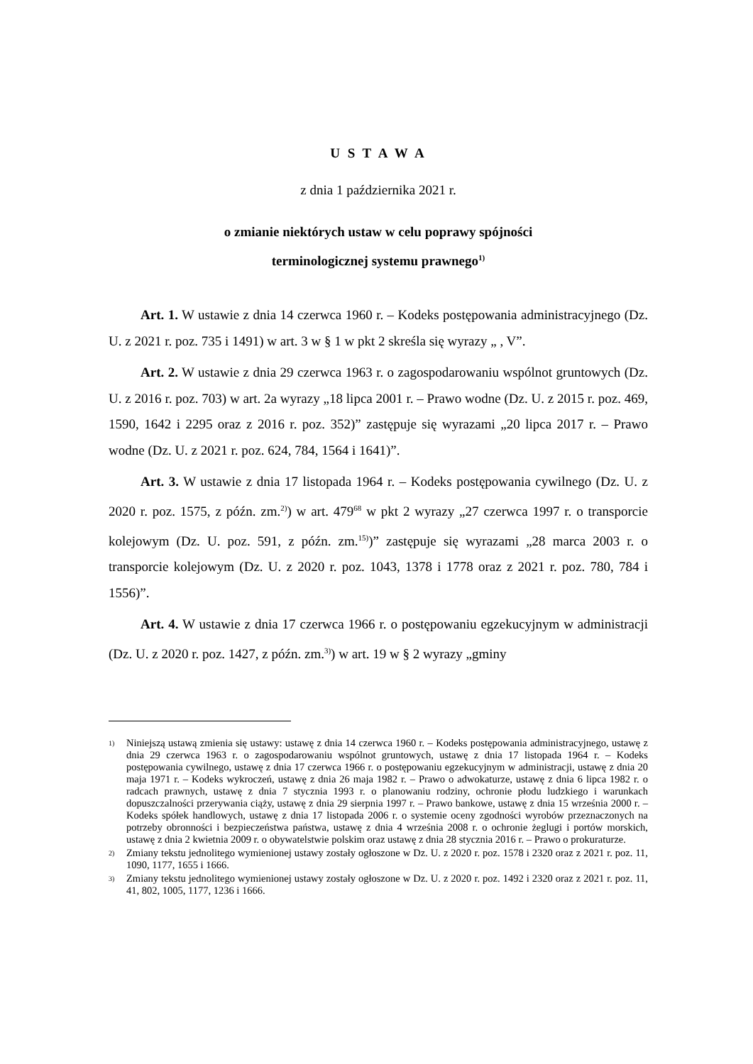U S T A W A
z dnia 1 października 2021 r.
o zmianie niektórych ustaw w celu poprawy spójności
terminologicznej systemu prawnego<sup>1)</sup>
Art. 1. W ustawie z dnia 14 czerwca 1960 r. – Kodeks postępowania administracyjnego (Dz. U. z 2021 r. poz. 735 i 1491) w art. 3 w § 1 w pkt 2 skreśla się wyrazy „ , V”.
Art. 2. W ustawie z dnia 29 czerwca 1963 r. o zagospodarowaniu wspólnot gruntowych (Dz. U. z 2016 r. poz. 703) w art. 2a wyrazy „18 lipca 2001 r. – Prawo wodne (Dz. U. z 2015 r. poz. 469, 1590, 1642 i 2295 oraz z 2016 r. poz. 352)” zastępuje się wyrazami „20 lipca 2017 r. – Prawo wodne (Dz. U. z 2021 r. poz. 624, 784, 1564 i 1641)”.
Art. 3. W ustawie z dnia 17 listopada 1964 r. – Kodeks postępowania cywilnego (Dz. U. z 2020 r. poz. 1575, z późn. zm.<sup>2)</sup>) w art. 479<sup>68</sup> w pkt 2 wyrazy „27 czerwca 1997 r. o transporcie kolejowym (Dz. U. poz. 591, z późn. zm.<sup>15)</sup>)” zastępuje się wyrazami „28 marca 2003 r. o transporcie kolejowym (Dz. U. z 2020 r. poz. 1043, 1378 i 1778 oraz z 2021 r. poz. 780, 784 i 1556)”.
Art. 4. W ustawie z dnia 17 czerwca 1966 r. o postępowaniu egzekucyjnym w administracji (Dz. U. z 2020 r. poz. 1427, z późn. zm.<sup>3)</sup>) w art. 19 w § 2 wyrazy „gminy
1) Niniejszą ustawą zmienia się ustawy: ustawę z dnia 14 czerwca 1960 r. – Kodeks postępowania administracyjnego, ustawę z dnia 29 czerwca 1963 r. o zagospodarowaniu wspólnot gruntowych, ustawę z dnia 17 listopada 1964 r. – Kodeks postępowania cywilnego, ustawę z dnia 17 czerwca 1966 r. o postępowaniu egzekucyjnym w administracji, ustawę z dnia 20 maja 1971 r. – Kodeks wykroczeń, ustawę z dnia 26 maja 1982 r. – Prawo o adwokaturze, ustawę z dnia 6 lipca 1982 r. o radcach prawnych, ustawę z dnia 7 stycznia 1993 r. o planowaniu rodziny, ochronie płodu ludzkiego i warunkach dopuszczalności przerywania ciąży, ustawę z dnia 29 sierpnia 1997 r. – Prawo bankowe, ustawę z dnia 15 września 2000 r. – Kodeks spółek handlowych, ustawę z dnia 17 listopada 2006 r. o systemie oceny zgodności wyrobów przeznaczonych na potrzeby obronności i bezpieczeństwa państwa, ustawę z dnia 4 września 2008 r. o ochronie żeglugi i portów morskich, ustawę z dnia 2 kwietnia 2009 r. o obywatelstwie polskim oraz ustawę z dnia 28 stycznia 2016 r. – Prawo o prokuraturze.
2) Zmiany tekstu jednolitego wymienionej ustawy zostały ogłoszone w Dz. U. z 2020 r. poz. 1578 i 2320 oraz z 2021 r. poz. 11, 1090, 1177, 1655 i 1666.
3) Zmiany tekstu jednolitego wymienionej ustawy zostały ogłoszone w Dz. U. z 2020 r. poz. 1492 i 2320 oraz z 2021 r. poz. 11, 41, 802, 1005, 1177, 1236 i 1666.